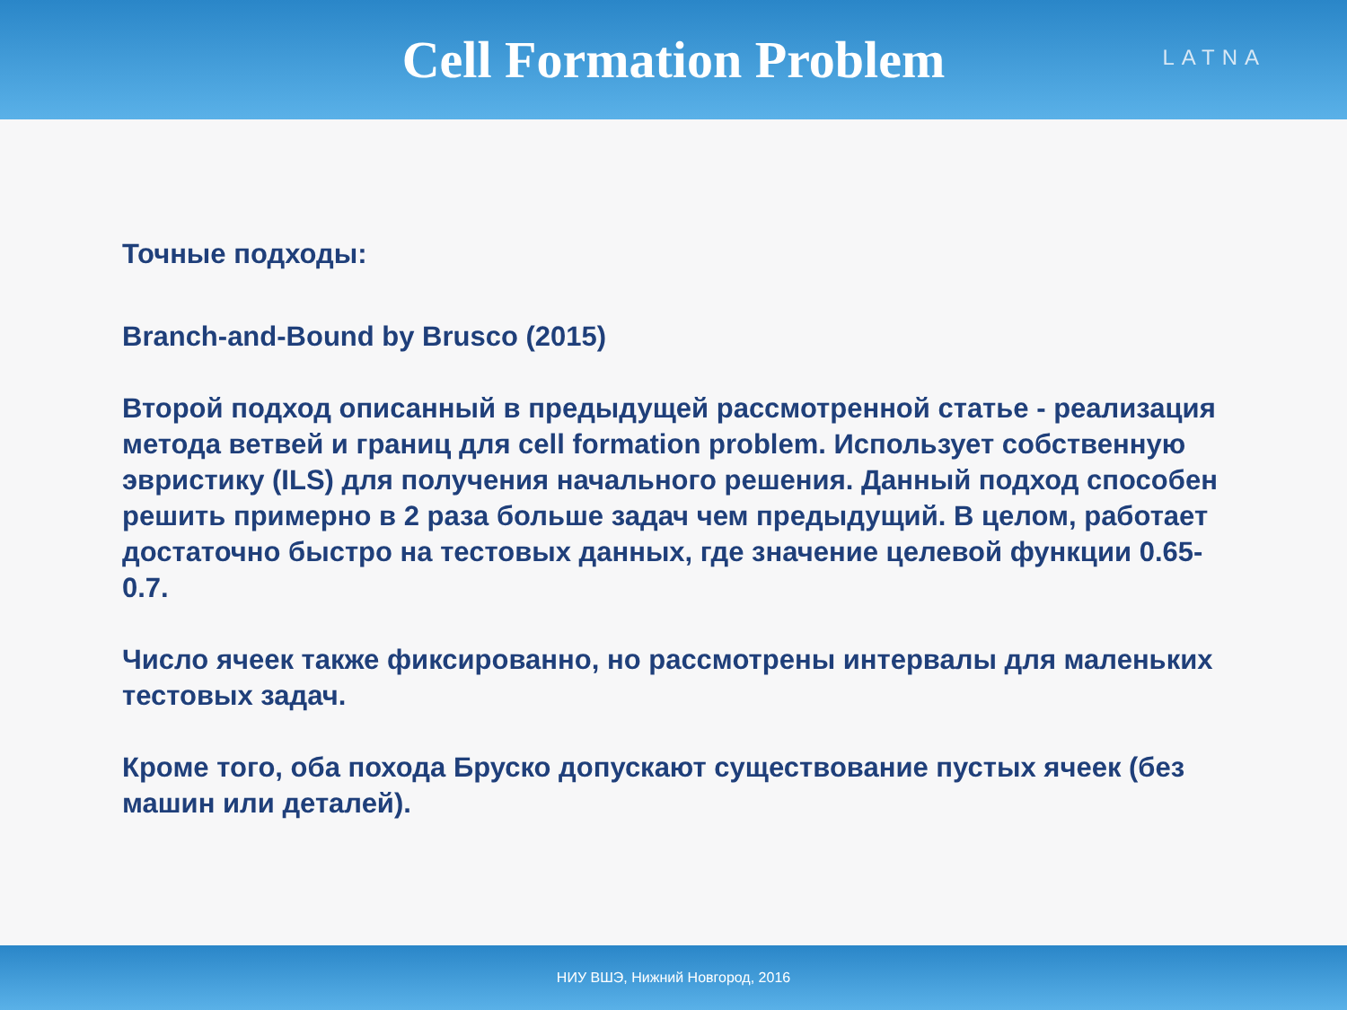Cell Formation Problem
LATNA
Точные подходы:
Branch-and-Bound by Brusco (2015)
Второй подход описанный в предыдущей рассмотренной статье - реализация метода ветвей и границ для cell formation problem. Использует собственную эвристику (ILS) для получения начального решения. Данный подход способен решить примерно в 2 раза больше задач чем предыдущий. В целом, работает достаточно быстро на тестовых данных, где значение целевой функции 0.65-0.7.
Число ячеек также фиксированно, но рассмотрены интервалы для маленьких тестовых задач.
Кроме того, оба похода Бруско допускают существование пустых ячеек (без машин или деталей).
НИУ ВШЭ, Нижний Новгород, 2016